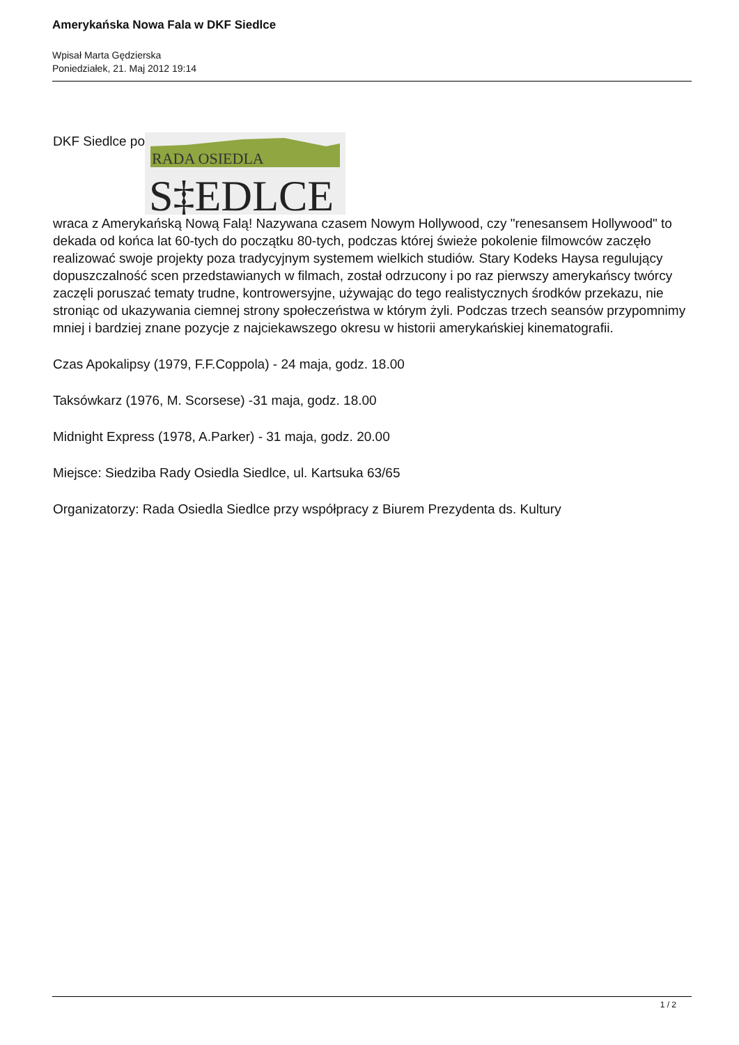Amerykańska Nowa Fala w DKF Siedlce
Wpisał Marta Gędzierska
Poniedziałek, 21. Maj 2012 19:14
DKF Siedlce po
RADA OSIEDLA
S‡EDLCE
wraca z Amerykańską Nową Falą! Nazywana czasem Nowym Hollywood, czy "renesansem Hollywood" to dekada od końca lat 60-tych do początku 80-tych, podczas której świeże pokolenie filmowców zaczęło realizować swoje projekty poza tradycyjnym systemem wielkich studiów. Stary Kodeks Haysa regulujący dopuszczalność scen przedstawianych w filmach, został odrzucony i po raz pierwszy amerykańscy twórcy zaczęli poruszać tematy trudne, kontrowersyjne, używając do tego realistycznych środków przekazu, nie stroniąc od ukazywania ciemnej strony społeczeństwa w którym żyli. Podczas trzech seansów przypomnimy mniej i bardziej znane pozycje z najciekawszego okresu w historii amerykańskiej kinematografii.
Czas Apokalipsy (1979, F.F.Coppola) - 24 maja, godz. 18.00
Taksówkarz (1976, M. Scorsese) -31 maja, godz. 18.00
Midnight Express (1978, A.Parker) - 31 maja, godz. 20.00
Miejsce: Siedziba Rady Osiedla Siedlce, ul. Kartsuka 63/65
Organizatorzy: Rada Osiedla Siedlce przy współpracy z Biurem Prezydenta ds. Kultury
1 / 2